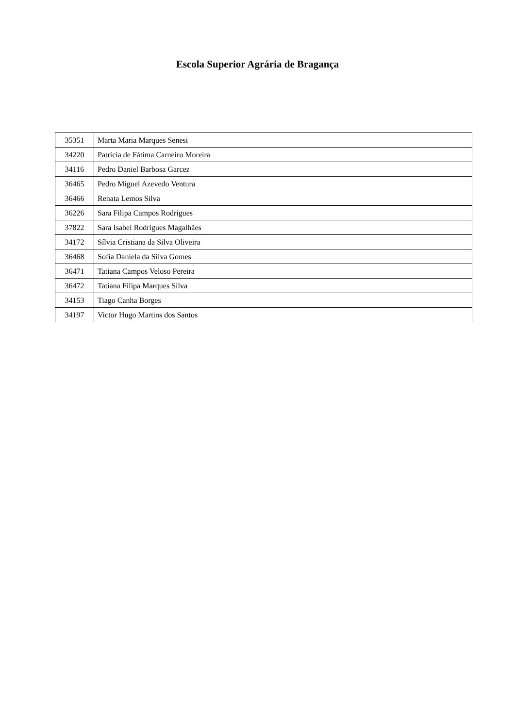Escola Superior Agrária de Bragança
| 35351 | Marta Maria Marques Senesi |
| 34220 | Patrícia de Fátima Carneiro Moreira |
| 34116 | Pedro Daniel Barbosa Garcez |
| 36465 | Pedro Miguel Azevedo Ventura |
| 36466 | Renata Lemos Silva |
| 36226 | Sara Filipa Campos Rodrigues |
| 37822 | Sara Isabel Rodrigues Magalhães |
| 34172 | Sílvia Cristiana da Silva Oliveira |
| 36468 | Sofia Daniela da Silva Gomes |
| 36471 | Tatiana Campos Veloso Pereira |
| 36472 | Tatiana Filipa Marques Silva |
| 34153 | Tiago Canha Borges |
| 34197 | Victor Hugo Martins dos Santos |